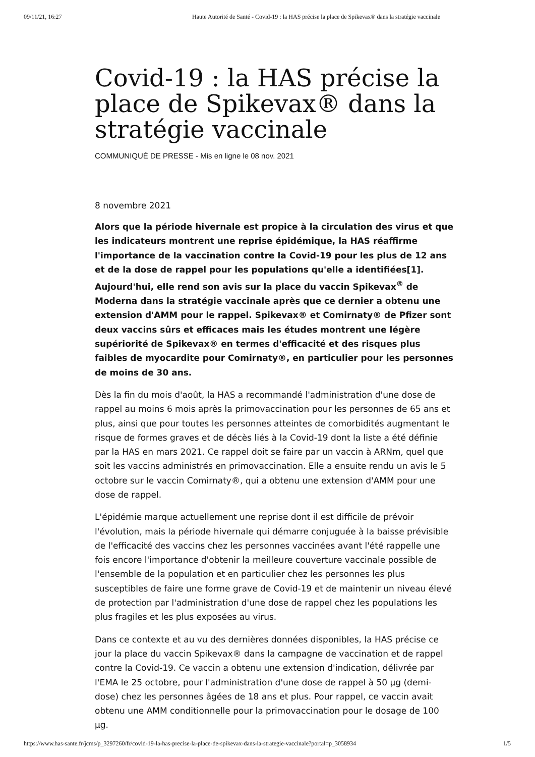09/11/21, 16:27 Haute Autorité de Santé - Covid-19 : la HAS précise la place de Spikevax® dans la stratégie vaccinale
Covid-19 : la HAS précise la place de Spikevax® dans la stratégie vaccinale
COMMUNIQUÉ DE PRESSE - Mis en ligne le 08 nov. 2021
8 novembre 2021
Alors que la période hivernale est propice à la circulation des virus et que les indicateurs montrent une reprise épidémique, la HAS réaffirme l'importance de la vaccination contre la Covid-19 pour les plus de 12 ans et de la dose de rappel pour les populations qu'elle a identifiées[1]. Aujourd'hui, elle rend son avis sur la place du vaccin Spikevax<sup>®</sup> de Moderna dans la stratégie vaccinale après que ce dernier a obtenu une extension d'AMM pour le rappel. Spikevax® et Comirnaty® de Pfizer sont deux vaccins sûrs et efficaces mais les études montrent une légère supériorité de Spikevax® en termes d'efficacité et des risques plus faibles de myocardite pour Comirnaty®, en particulier pour les personnes de moins de 30 ans.
Dès la fin du mois d'août, la HAS a recommandé l'administration d'une dose de rappel au moins 6 mois après la primovaccination pour les personnes de 65 ans et plus, ainsi que pour toutes les personnes atteintes de comorbidités augmentant le risque de formes graves et de décès liés à la Covid-19 dont la liste a été définie par la HAS en mars 2021. Ce rappel doit se faire par un vaccin à ARNm, quel que soit les vaccins administrés en primovaccination. Elle a ensuite rendu un avis le 5 octobre sur le vaccin Comirnaty®, qui a obtenu une extension d'AMM pour une dose de rappel.
L'épidémie marque actuellement une reprise dont il est difficile de prévoir l'évolution, mais la période hivernale qui démarre conjuguée à la baisse prévisible de l'efficacité des vaccins chez les personnes vaccinées avant l'été rappelle une fois encore l'importance d'obtenir la meilleure couverture vaccinale possible de l'ensemble de la population et en particulier chez les personnes les plus susceptibles de faire une forme grave de Covid-19 et de maintenir un niveau élevé de protection par l'administration d'une dose de rappel chez les populations les plus fragiles et les plus exposées au virus.
Dans ce contexte et au vu des dernières données disponibles, la HAS précise ce jour la place du vaccin Spikevax® dans la campagne de vaccination et de rappel contre la Covid-19. Ce vaccin a obtenu une extension d'indication, délivrée par l'EMA le 25 octobre, pour l'administration d'une dose de rappel à 50 µg (demi-dose) chez les personnes âgées de 18 ans et plus. Pour rappel, ce vaccin avait obtenu une AMM conditionnelle pour la primovaccination pour le dosage de 100 µg.
https://www.has-sante.fr/jcms/p_3297260/fr/covid-19-la-has-precise-la-place-de-spikevax-dans-la-strategie-vaccinale?portal=p_3058934 1/5